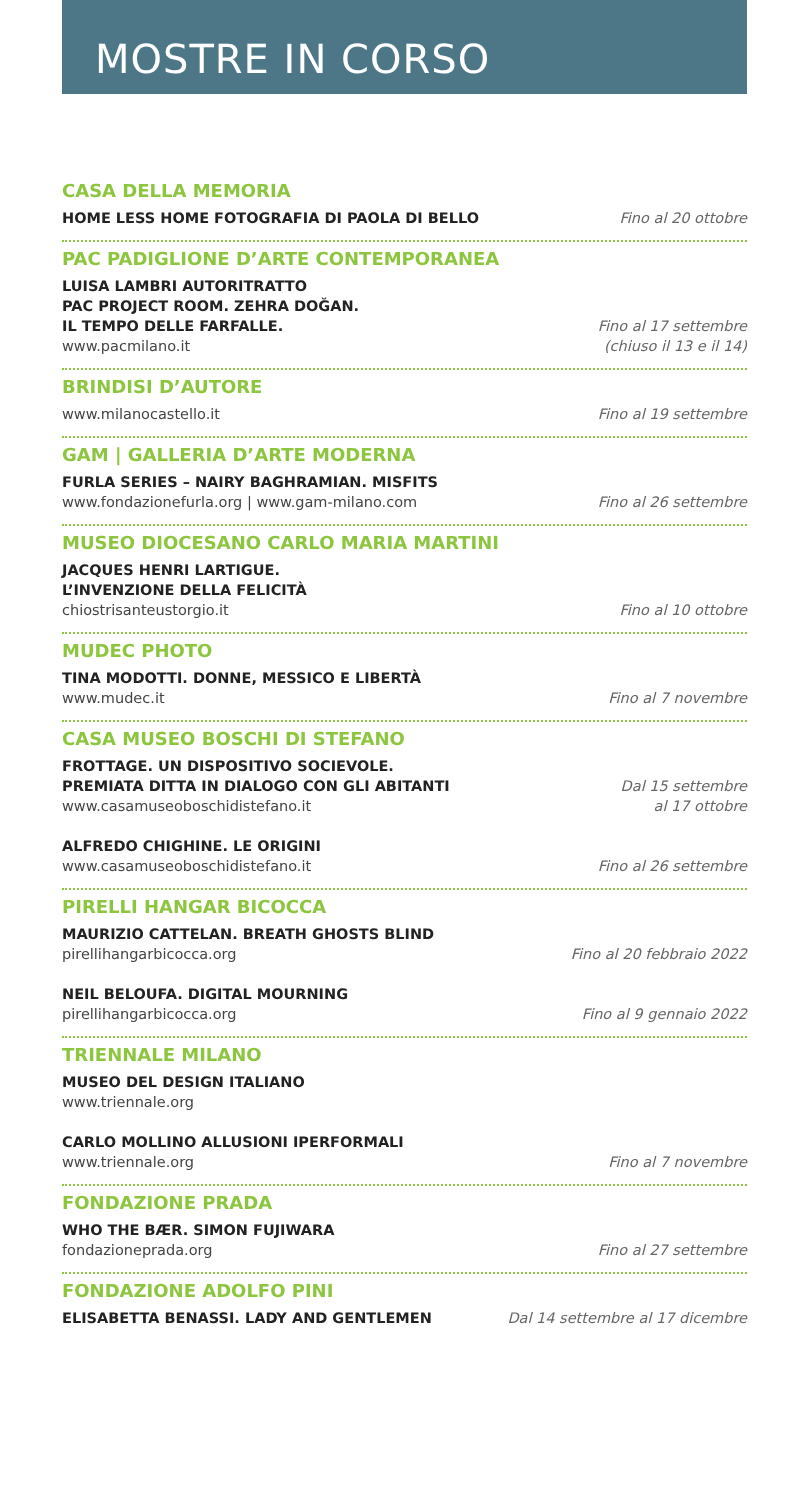MOSTRE IN CORSO
CASA DELLA MEMORIA
HOME LESS HOME FOTOGRAFIA DI PAOLA DI BELLO
Fino al 20 ottobre
PAC PADIGLIONE D’ARTE CONTEMPORANEA
LUISA LAMBRI AUTORITRATTO
PAC PROJECT ROOM. ZEHRA DOĞAN.
IL TEMPO DELLE FARFALLE.
www.pacmilano.it
Fino al 17 settembre
(chiuso il 13 e il 14)
BRINDISI D’AUTORE
www.milanocastello.it
Fino al 19 settembre
GAM | GALLERIA D’ARTE MODERNA
FURLA SERIES – NAIRY BAGHRAMIAN. MISFITS
www.fondazionefurla.org | www.gam-milano.com
Fino al 26 settembre
MUSEO DIOCESANO CARLO MARIA MARTINI
JACQUES HENRI LARTIGUE.
L’INVENZIONE DELLA FELICITÀ
chiostrisanteustorgio.it
Fino al 10 ottobre
MUDEC PHOTO
TINA MODOTTI. DONNE, MESSICO E LIBERTÀ
www.mudec.it
Fino al 7 novembre
CASA MUSEO BOSCHI DI STEFANO
FROTTAGE. UN DISPOSITIVO SOCIEVOLE.
PREMIATA DITTA IN DIALOGO CON GLI ABITANTI
www.casamuseoboschidistefano.it
Dal 15 settembre
al 17 ottobre
ALFREDO CHIGHINE. LE ORIGINI
www.casamuseoboschidistefano.it
Fino al 26 settembre
PIRELLI HANGAR BICOCCA
MAURIZIO CATTELAN. BREATH GHOSTS BLIND
pirellihangarbicocca.org
Fino al 20 febbraio 2022
NEIL BELOUFA. DIGITAL MOURNING
pirellihangarbicocca.org
Fino al 9 gennaio 2022
TRIENNALE MILANO
MUSEO DEL DESIGN ITALIANO
www.triennale.org
CARLO MOLLINO ALLUSIONI IPERFORMALI
www.triennale.org
Fino al 7 novembre
FONDAZIONE PRADA
WHO THE BÆR. SIMON FUJIWARA
fondazioneprada.org
Fino al 27 settembre
FONDAZIONE ADOLFO PINI
ELISABETTA BENASSI. LADY AND GENTLEMEN
Dal 14 settembre al 17 dicembre